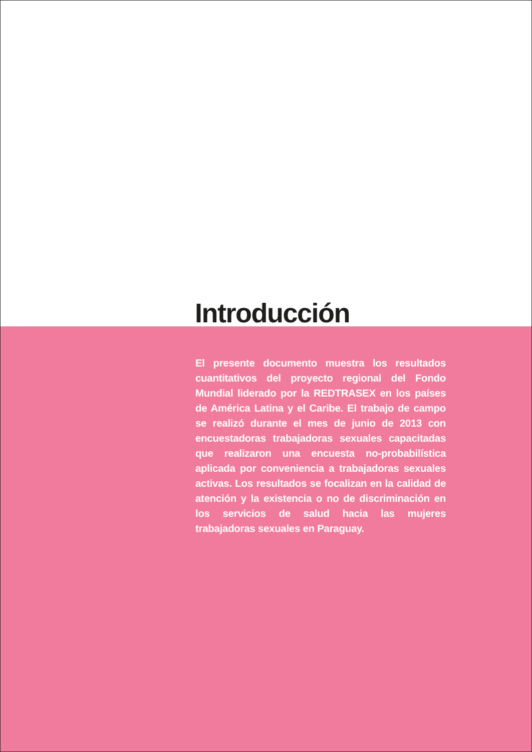Introducción
El presente documento muestra los resultados cuantitativos del proyecto regional del Fondo Mundial liderado por la REDTRASEX en los países de América Latina y el Caribe. El trabajo de campo se realizó durante el mes de junio de 2013 con encuestadoras trabajadoras sexuales capacitadas que realizaron una encuesta no-probabilística aplicada por conveniencia a trabajadoras sexuales activas. Los resultados se focalizan en la calidad de atención y la existencia o no de discriminación en los servicios de salud hacia las mujeres trabajadoras sexuales en Paraguay.